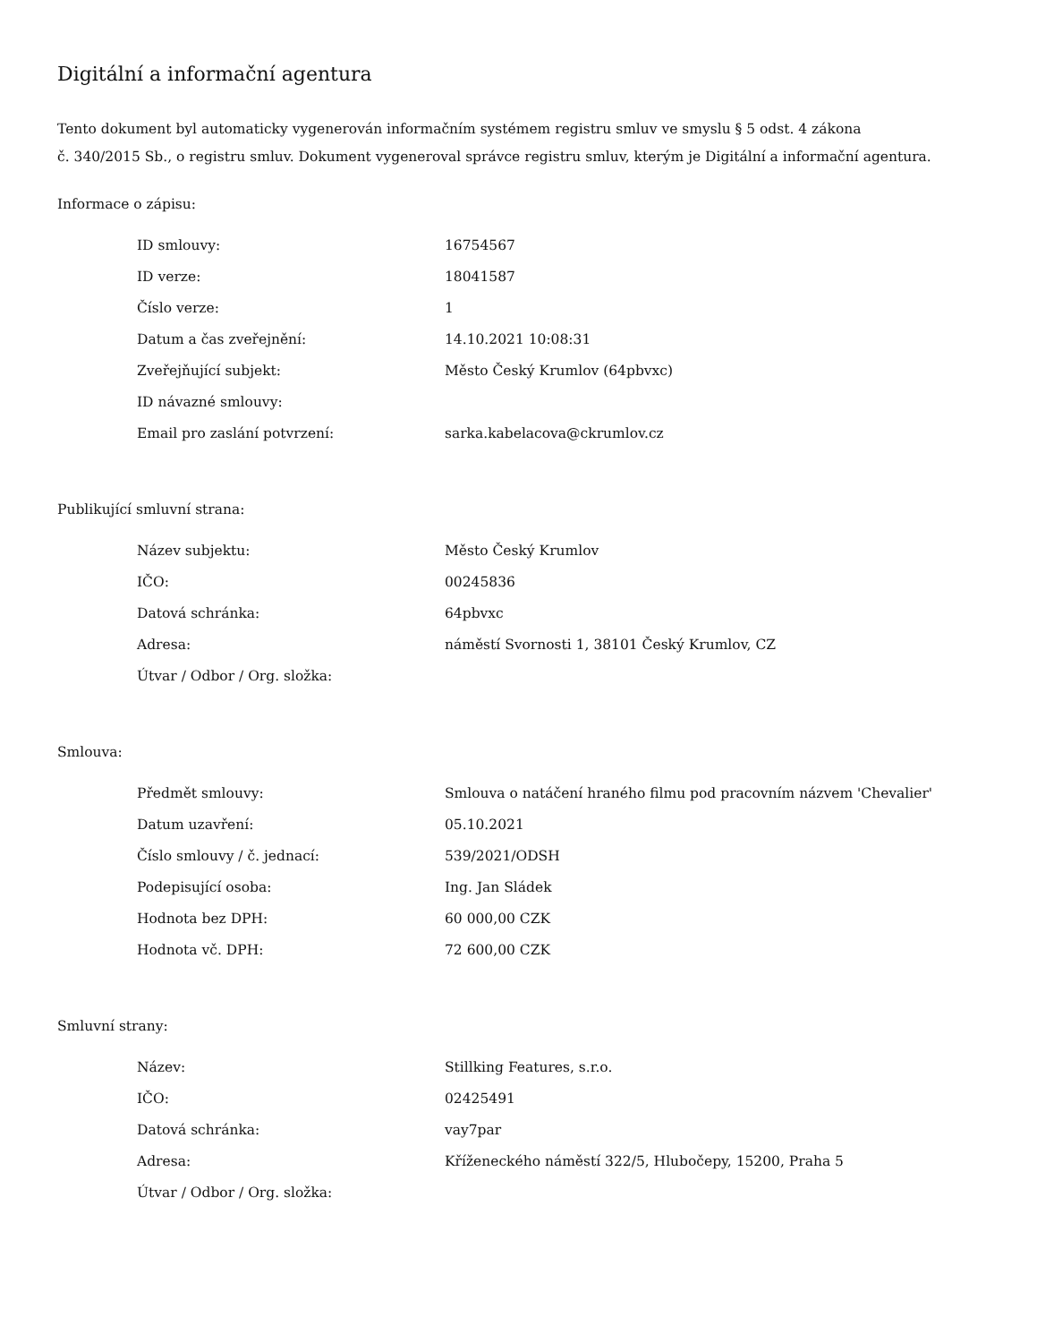Digitální a informační agentura
Tento dokument byl automaticky vygenerován informačním systémem registru smluv ve smyslu § 5 odst. 4 zákona
č. 340/2015 Sb., o registru smluv. Dokument vygeneroval správce registru smluv, kterým je Digitální a informační agentura.
Informace o zápisu:
| ID smlouvy: | 16754567 |
| ID verze: | 18041587 |
| Číslo verze: | 1 |
| Datum a čas zveřejnění: | 14.10.2021 10:08:31 |
| Zveřejňující subjekt: | Město Český Krumlov (64pbvxc) |
| ID návazné smlouvy: | |
| Email pro zaslání potvrzení: | sarka.kabelacova@ckrumlov.cz |
Publikující smluvní strana:
| Název subjektu: | Město Český Krumlov |
| IČO: | 00245836 |
| Datová schránka: | 64pbvxc |
| Adresa: | náměstí Svornosti 1, 38101 Český Krumlov, CZ |
| Útvar / Odbor / Org. složka: | |
Smlouva:
| Předmět smlouvy: | Smlouva o natáčení hraného filmu pod pracovním názvem 'Chevalier' |
| Datum uzavření: | 05.10.2021 |
| Číslo smlouvy / č. jednací: | 539/2021/ODSH |
| Podepisující osoba: | Ing. Jan Sládek |
| Hodnota bez DPH: | 60 000,00 CZK |
| Hodnota vč. DPH: | 72 600,00 CZK |
Smluvní strany:
| Název: | Stillking Features, s.r.o. |
| IČO: | 02425491 |
| Datová schránka: | vay7par |
| Adresa: | Kříženeckého náměstí 322/5, Hlubočepy, 15200, Praha 5 |
| Útvar / Odbor / Org. složka: | |